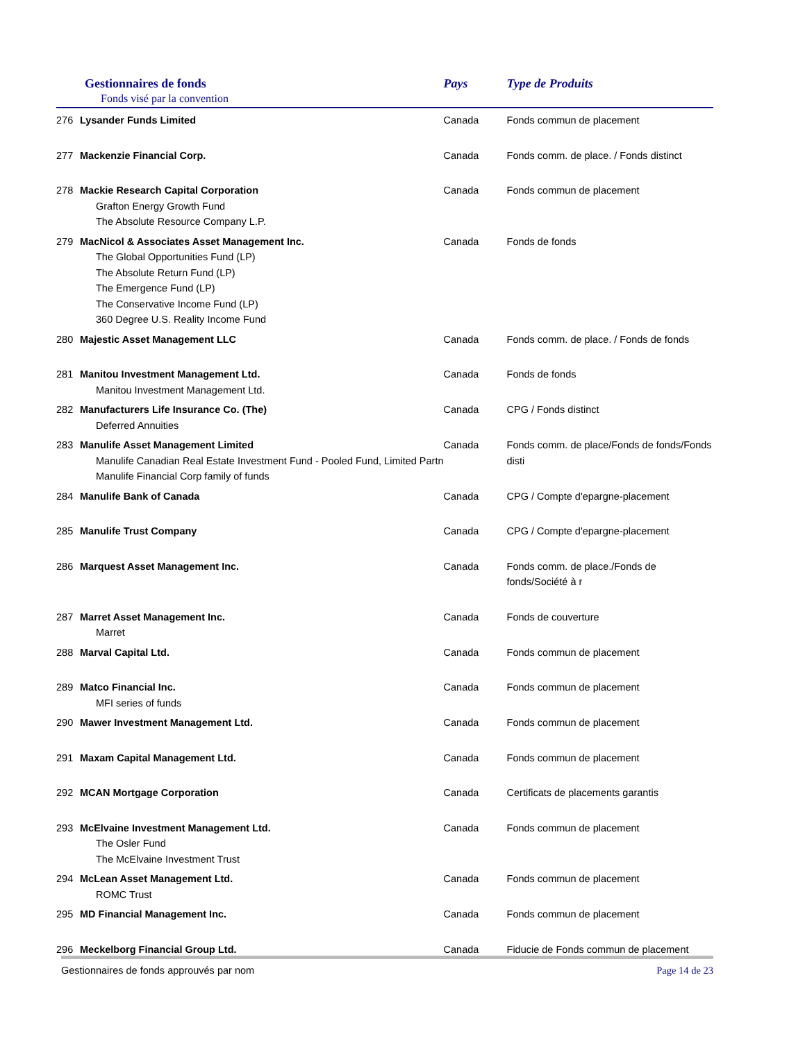| Gestionnaires de fonds Fonds visé par la convention | | Pays | Type de Produits |
| --- | --- | --- | --- |
| 276 | Lysander Funds Limited | Canada | Fonds commun de placement |
| 277 | Mackenzie Financial Corp. | Canada | Fonds comm. de place. / Fonds distinct |
| 278 | Mackie Research Capital Corporation Grafton Energy Growth Fund The Absolute Resource Company L.P. | Canada | Fonds commun de placement |
| 279 | MacNicol & Associates Asset Management Inc. The Global Opportunities Fund (LP) The Absolute Return Fund (LP) The Emergence Fund (LP) The Conservative Income Fund (LP) 360 Degree U.S. Reality Income Fund | Canada | Fonds de fonds |
| 280 | Majestic Asset Management LLC | Canada | Fonds comm. de place. / Fonds de fonds |
| 281 | Manitou Investment Management Ltd. Manitou Investment Management Ltd. | Canada | Fonds de fonds |
| 282 | Manufacturers Life Insurance Co. (The) Deferred Annuities | Canada | CPG / Fonds distinct |
| 283 | Manulife Asset Management Limited Manulife Canadian Real Estate Investment Fund - Pooled Fund, Limited Partn Manulife Financial Corp family of funds | Canada | Fonds comm. de place/Fonds de fonds/Fonds disti |
| 284 | Manulife Bank of Canada | Canada | CPG / Compte d'epargne-placement |
| 285 | Manulife Trust Company | Canada | CPG / Compte d'epargne-placement |
| 286 | Marquest Asset Management Inc. | Canada | Fonds comm. de place./Fonds de fonds/Société à r |
| 287 | Marret Asset Management Inc. Marret | Canada | Fonds de couverture |
| 288 | Marval Capital Ltd. | Canada | Fonds commun de placement |
| 289 | Matco Financial Inc. MFI series of funds | Canada | Fonds commun de placement |
| 290 | Mawer Investment Management Ltd. | Canada | Fonds commun de placement |
| 291 | Maxam Capital Management Ltd. | Canada | Fonds commun de placement |
| 292 | MCAN Mortgage Corporation | Canada | Certificats de placements garantis |
| 293 | McElvaine Investment Management Ltd. The Osler Fund The McElvaine Investment Trust | Canada | Fonds commun de placement |
| 294 | McLean Asset Management Ltd. ROMC Trust | Canada | Fonds commun de placement |
| 295 | MD Financial Management Inc. | Canada | Fonds commun de placement |
| 296 | Meckelborg Financial Group Ltd. | Canada | Fiducie de Fonds commun de placement |
Gestionnaires de fonds approuvés par nom Page 14 de 23